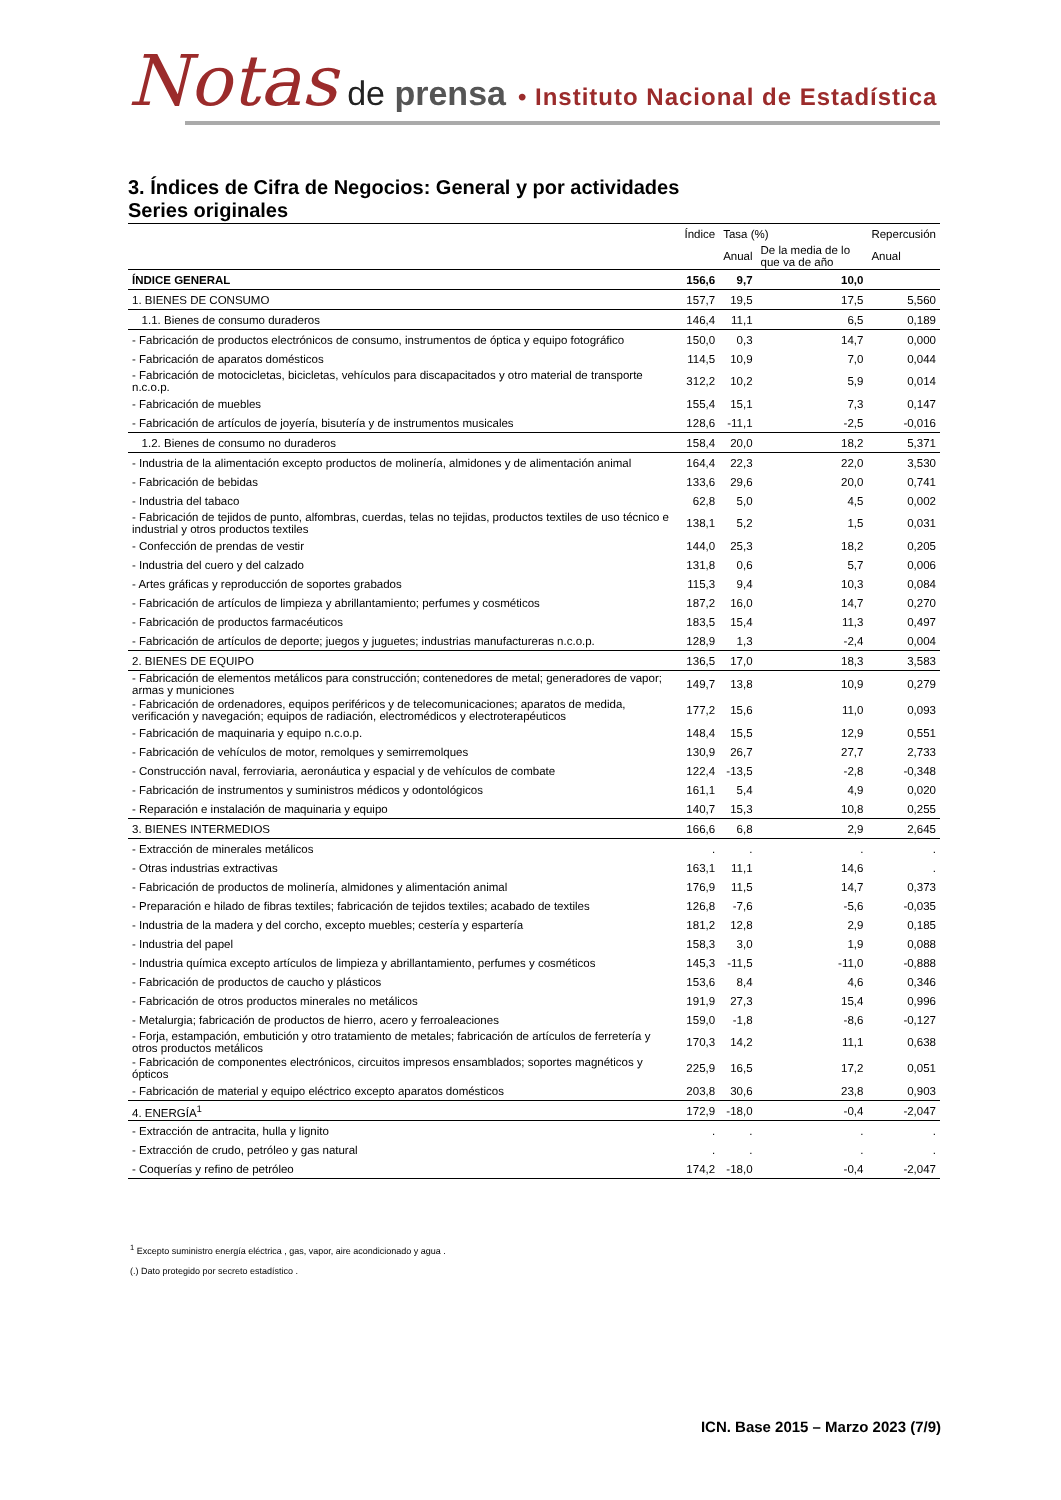Notas de prensa • Instituto Nacional de Estadística
3. Índices de Cifra de Negocios: General y por actividades
Series originales
| | Índice | Tasa (%) | | Repercusión |
| --- | --- | --- | --- | --- |
| | | Anual | De la media de lo que va de año | Anual |
| ÍNDICE GENERAL | 156,6 | 9,7 | 10,0 | |
| 1. BIENES DE CONSUMO | 157,7 | 19,5 | 17,5 | 5,560 |
| 1.1. Bienes de consumo duraderos | 146,4 | 11,1 | 6,5 | 0,189 |
| - Fabricación de productos electrónicos de consumo, instrumentos de óptica y equipo fotográfico | 150,0 | 0,3 | 14,7 | 0,000 |
| - Fabricación de aparatos domésticos | 114,5 | 10,9 | 7,0 | 0,044 |
| - Fabricación de motocicletas, bicicletas, vehículos para discapacitados y otro material de transporte n.c.o.p. | 312,2 | 10,2 | 5,9 | 0,014 |
| - Fabricación de muebles | 155,4 | 15,1 | 7,3 | 0,147 |
| - Fabricación de artículos de joyería, bisutería y de instrumentos musicales | 128,6 | -11,1 | -2,5 | -0,016 |
| 1.2. Bienes de consumo no duraderos | 158,4 | 20,0 | 18,2 | 5,371 |
| - Industria de la alimentación excepto productos de molinería, almidones y de alimentación animal | 164,4 | 22,3 | 22,0 | 3,530 |
| - Fabricación de bebidas | 133,6 | 29,6 | 20,0 | 0,741 |
| - Industria del tabaco | 62,8 | 5,0 | 4,5 | 0,002 |
| - Fabricación de tejidos de punto, alfombras, cuerdas, telas no tejidas, productos textiles de uso técnico e industrial y otros productos textiles | 138,1 | 5,2 | 1,5 | 0,031 |
| - Confección de prendas de vestir | 144,0 | 25,3 | 18,2 | 0,205 |
| - Industria del cuero y del calzado | 131,8 | 0,6 | 5,7 | 0,006 |
| - Artes gráficas y reproducción de soportes grabados | 115,3 | 9,4 | 10,3 | 0,084 |
| - Fabricación de artículos de limpieza y abrillantamiento; perfumes y cosméticos | 187,2 | 16,0 | 14,7 | 0,270 |
| - Fabricación de productos farmacéuticos | 183,5 | 15,4 | 11,3 | 0,497 |
| - Fabricación de artículos de deporte; juegos y juguetes; industrias manufactureras n.c.o.p. | 128,9 | 1,3 | -2,4 | 0,004 |
| 2. BIENES DE EQUIPO | 136,5 | 17,0 | 18,3 | 3,583 |
| - Fabricación de elementos metálicos para construcción; contenedores de metal; generadores de vapor; armas y municiones | 149,7 | 13,8 | 10,9 | 0,279 |
| - Fabricación de ordenadores, equipos periféricos y de telecomunicaciones; aparatos de medida, verificación y navegación; equipos de radiación, electromédicos y electroterapéuticos | 177,2 | 15,6 | 11,0 | 0,093 |
| - Fabricación de maquinaria y equipo n.c.o.p. | 148,4 | 15,5 | 12,9 | 0,551 |
| - Fabricación de vehículos de motor, remolques y semirremolques | 130,9 | 26,7 | 27,7 | 2,733 |
| - Construcción naval, ferroviaria, aeronáutica y espacial y de vehículos de combate | 122,4 | -13,5 | -2,8 | -0,348 |
| - Fabricación de instrumentos y suministros médicos y odontológicos | 161,1 | 5,4 | 4,9 | 0,020 |
| - Reparación e instalación de maquinaria y equipo | 140,7 | 15,3 | 10,8 | 0,255 |
| 3. BIENES INTERMEDIOS | 166,6 | 6,8 | 2,9 | 2,645 |
| - Extracción de minerales metálicos | . | . | . | . |
| - Otras industrias extractivas | 163,1 | 11,1 | 14,6 | . |
| - Fabricación de productos de molinería, almidones y alimentación animal | 176,9 | 11,5 | 14,7 | 0,373 |
| - Preparación e hilado de fibras textiles; fabricación de tejidos textiles; acabado de textiles | 126,8 | -7,6 | -5,6 | -0,035 |
| - Industria de la madera y del corcho, excepto muebles; cestería y espartería | 181,2 | 12,8 | 2,9 | 0,185 |
| - Industria del papel | 158,3 | 3,0 | 1,9 | 0,088 |
| - Industria química excepto artículos de limpieza y abrillantamiento, perfumes y cosméticos | 145,3 | -11,5 | -11,0 | -0,888 |
| - Fabricación de productos de caucho y plásticos | 153,6 | 8,4 | 4,6 | 0,346 |
| - Fabricación de otros productos minerales no metálicos | 191,9 | 27,3 | 15,4 | 0,996 |
| - Metalurgia; fabricación de productos de hierro, acero y ferroaleaciones | 159,0 | -1,8 | -8,6 | -0,127 |
| - Forja, estampación, embutición y otro tratamiento de metales; fabricación de artículos de ferretería y otros productos metálicos | 170,3 | 14,2 | 11,1 | 0,638 |
| - Fabricación de componentes electrónicos, circuitos impresos ensamblados; soportes magnéticos y ópticos | 225,9 | 16,5 | 17,2 | 0,051 |
| - Fabricación de material y equipo eléctrico excepto aparatos domésticos | 203,8 | 30,6 | 23,8 | 0,903 |
| 4. ENERGÍA<sup>1</sup> | 172,9 | -18,0 | -0,4 | -2,047 |
| - Extracción de antracita, hulla y lignito | . | . | . | . |
| - Extracción de crudo, petróleo y gas natural | . | . | . | . |
| - Coquerías y refino de petróleo | 174,2 | -18,0 | -0,4 | -2,047 |
<sup>1</sup> Excepto suministro energía eléctrica , gas, vapor, aire acondicionado y agua .
(.) Dato protegido por secreto estadístico .
ICN. Base 2015 – Marzo 2023 (7/9)